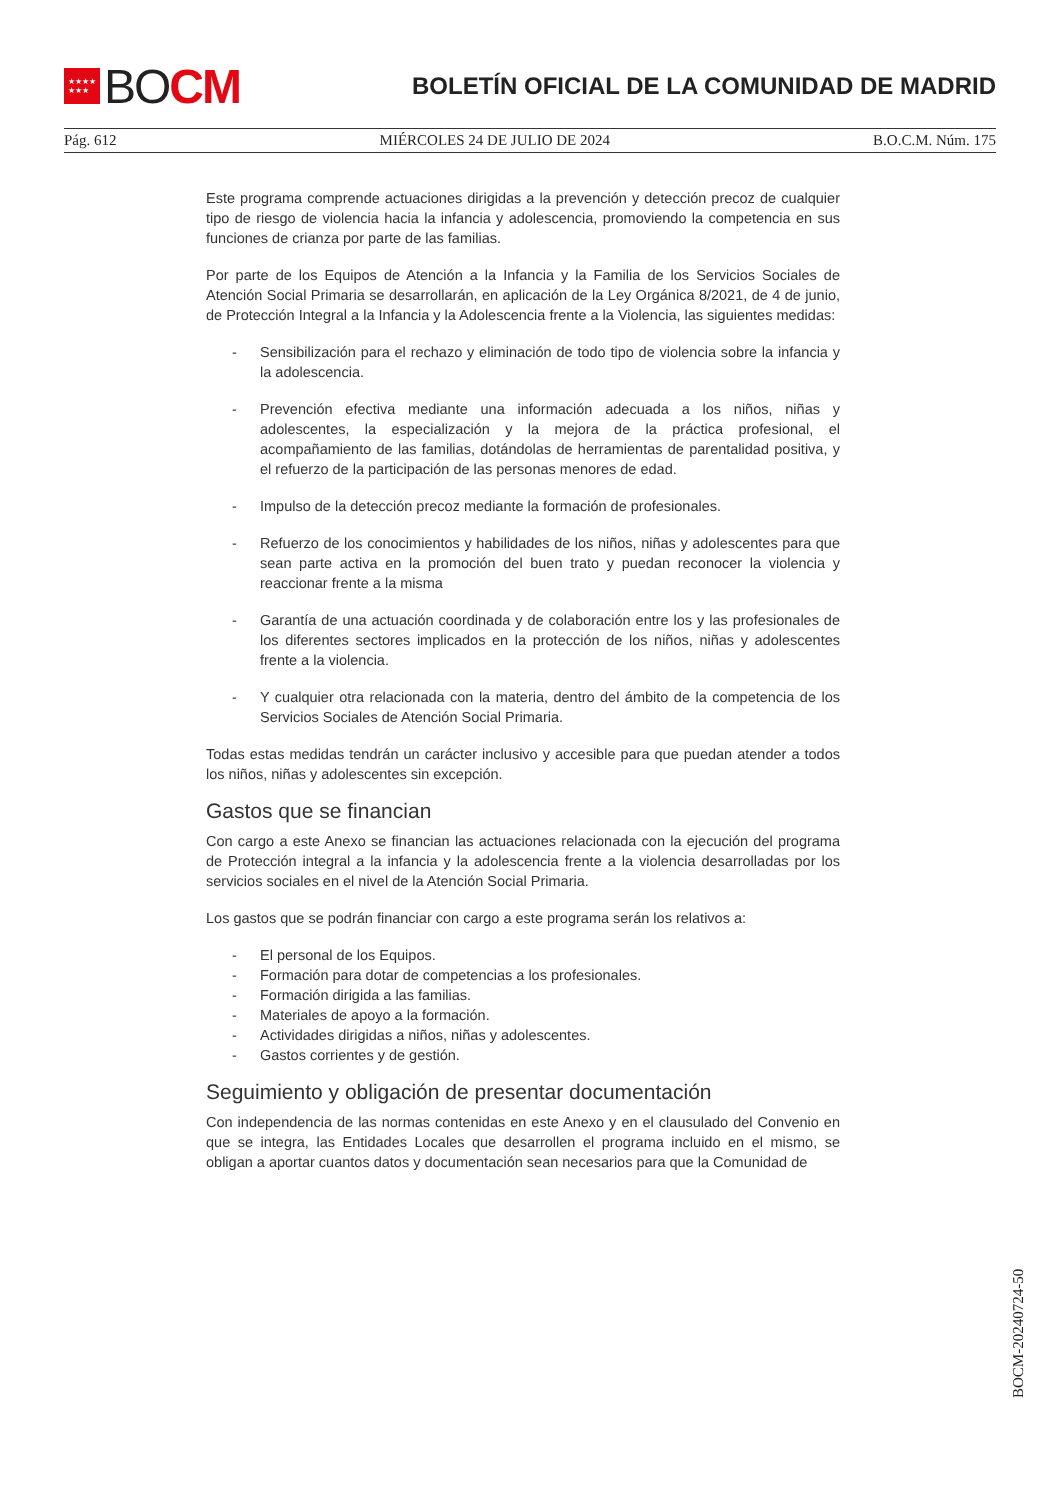★★★★
★★★
BO CM
BOLETÍN OFICIAL DE LA COMUNIDAD DE MADRID
Pág. 612 MIÉRCOLES 24 DE JULIO DE 2024 B.O.C.M. Núm. 175
Este programa comprende actuaciones dirigidas a la prevención y detección precoz de cualquier tipo de riesgo de violencia hacia la infancia y adolescencia, promoviendo la competencia en sus funciones de crianza por parte de las familias.
Por parte de los Equipos de Atención a la Infancia y la Familia de los Servicios Sociales de Atención Social Primaria se desarrollarán, en aplicación de la Ley Orgánica 8/2021, de 4 de junio, de Protección Integral a la Infancia y la Adolescencia frente a la Violencia, las siguientes medidas:
- Sensibilización para el rechazo y eliminación de todo tipo de violencia sobre la infancia y la adolescencia.
- Prevención efectiva mediante una información adecuada a los niños, niñas y adolescentes, la especialización y la mejora de la práctica profesional, el acompañamiento de las familias, dotándolas de herramientas de parentalidad positiva, y el refuerzo de la participación de las personas menores de edad.
- Impulso de la detección precoz mediante la formación de profesionales.
- Refuerzo de los conocimientos y habilidades de los niños, niñas y adolescentes para que sean parte activa en la promoción del buen trato y puedan reconocer la violencia y reaccionar frente a la misma
- Garantía de una actuación coordinada y de colaboración entre los y las profesionales de los diferentes sectores implicados en la protección de los niños, niñas y adolescentes frente a la violencia.
- Y cualquier otra relacionada con la materia, dentro del ámbito de la competencia de los Servicios Sociales de Atención Social Primaria.
Todas estas medidas tendrán un carácter inclusivo y accesible para que puedan atender a todos los niños, niñas y adolescentes sin excepción.
Gastos que se financian
Con cargo a este Anexo se financian las actuaciones relacionada con la ejecución del programa de Protección integral a la infancia y la adolescencia frente a la violencia desarrolladas por los servicios sociales en el nivel de la Atención Social Primaria.
Los gastos que se podrán financiar con cargo a este programa serán los relativos a:
- El personal de los Equipos.
- Formación para dotar de competencias a los profesionales.
- Formación dirigida a las familias.
- Materiales de apoyo a la formación.
- Actividades dirigidas a niños, niñas y adolescentes.
- Gastos corrientes y de gestión.
Seguimiento y obligación de presentar documentación
Con independencia de las normas contenidas en este Anexo y en el clausulado del Convenio en que se integra, las Entidades Locales que desarrollen el programa incluido en el mismo, se obligan a aportar cuantos datos y documentación sean necesarios para que la Comunidad de
BOCM-20240724-50